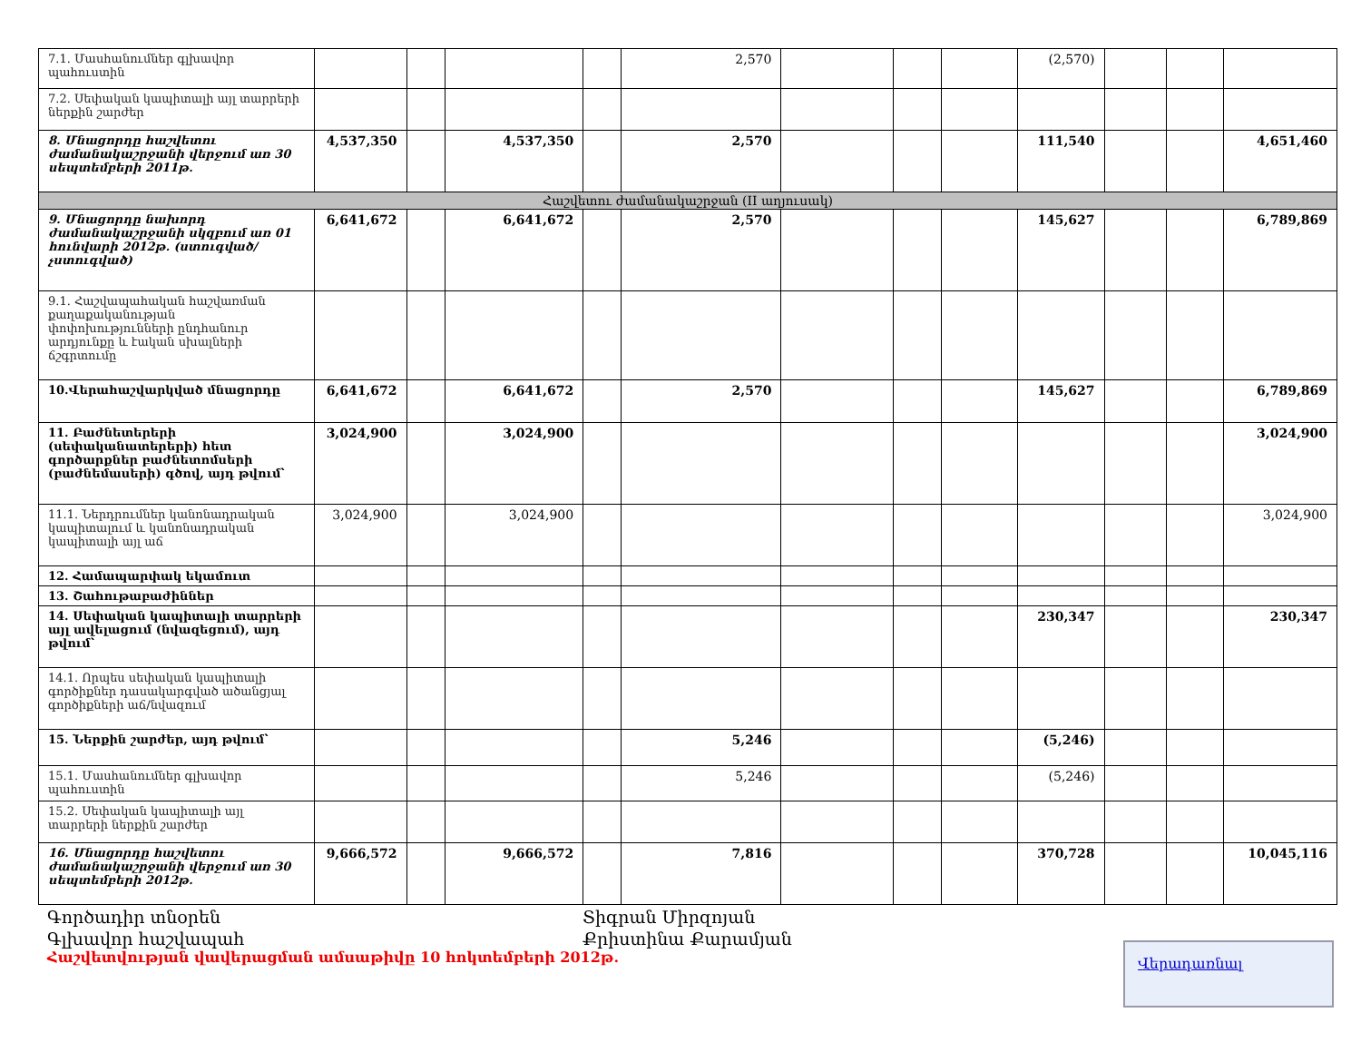| 7.1. Մասհանումներ գլխավոր պահուստին | | | | | 2,570 | | | | (2,570) | | | |
| 7.2. Սեփական կապիտալի այլ տարրերի ներքին շարժեր | | | | | | | | | | | | |
| 8. Մնացորդը հաշվետու ժամանակաշրջանի վերջում առ 30 սեպտեմբերի 2011թ. | 4,537,350 | | 4,537,350 | | 2,570 | | | | 111,540 | | | 4,651,460 |
| Հաշվետու ժամանակաշրջան (II աղյուսակ) | | | | | | | | | | | | |
| 9. Մնացորդը նախորդ ժամանակաշրջանի սկզբում առ 01 հունվարի 2012թ. (ստուգված/չստուգված) | 6,641,672 | | 6,641,672 | | 2,570 | | | | 145,627 | | | 6,789,869 |
| 9.1. Հաշվապահական հաշվառման քաղաքականության փոփոխությունների ընդհանուր արդյունքը և էական սխալների ճշգրտումը | | | | | | | | | | | | |
| 10.Վերահաշվարկված մնացորդը | 6,641,672 | | 6,641,672 | | 2,570 | | | | 145,627 | | | 6,789,869 |
| 11. Բաժնետերերի (սեփականատերերի) հետ գործարքներ բաժնետոմսերի (բաժնեմասերի) գծով, այդ թվում՝ | 3,024,900 | | 3,024,900 | | | | | | | | | 3,024,900 |
| 11.1. Ներդրումներ կանոնադրական կապիտալում և կանոնադրական կապիտալի այլ աճ | 3,024,900 | | 3,024,900 | | | | | | | | | 3,024,900 |
| 12. Համապարփակ եկամուտ | | | | | | | | | | | | |
| 13. Շահութաբաժիններ | | | | | | | | | | | | |
| 14. Սեփական կապիտալի տարրերի այլ ավելացում (նվազեցում), այդ թվում՝ | | | | | | | | | 230,347 | | | 230,347 |
| 14.1. Որպես սեփական կապիտալի գործիքներ դասակարգված ածանցյալ գործիքների աճ/նվազում | | | | | | | | | | | | |
| 15. Ներքին շարժեր, այդ թվում՝ | | | | | 5,246 | | | | (5,246) | | | |
| 15.1. Մասհանումներ գլխավոր պահուստին | | | | | 5,246 | | | | (5,246) | | | |
| 15.2. Սեփական կապիտալի այլ տարրերի ներքին շարժեր | | | | | | | | | | | | |
| 16. Մնացորդը հաշվետու ժամանակաշրջանի վերջում առ 30 սեպտեմբերի 2012թ. | 9,666,572 | | 9,666,572 | | 7,816 | | | | 370,728 | | | 10,045,116 |
Գործադիր տնօրեն Տիգրան Միրզոյան
Գլխավոր հաշվապահ Քրիստինա Քարամյան
Հաշվետվության վավերացման ամսաթիվը 10 հոկտեմբերի 2012թ.
Վերադառնալ